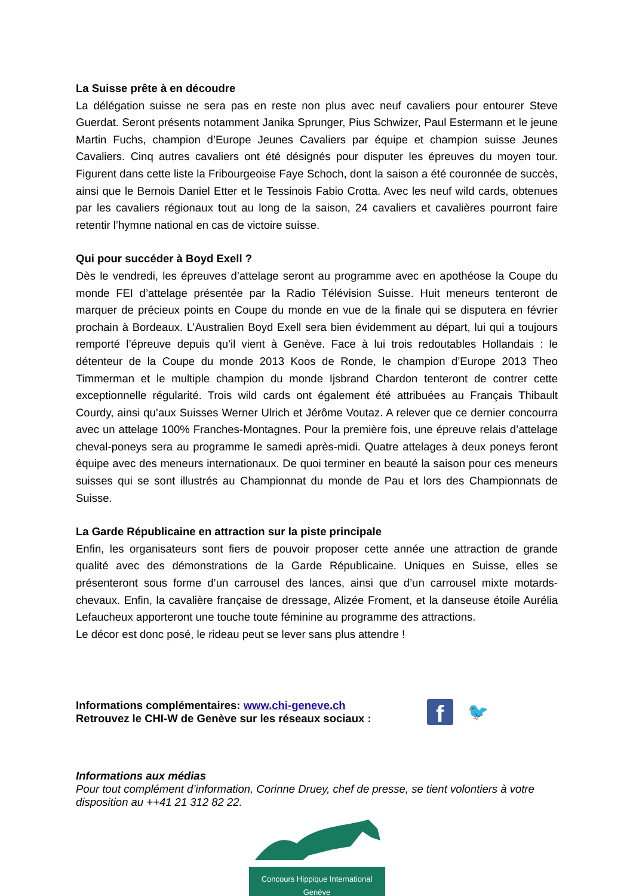La Suisse prête à en découdre
La délégation suisse ne sera pas en reste non plus avec neuf cavaliers pour entourer Steve Guerdat. Seront présents notamment Janika Sprunger, Pius Schwizer, Paul Estermann et le jeune Martin Fuchs, champion d’Europe Jeunes Cavaliers par équipe et champion suisse Jeunes Cavaliers. Cinq autres cavaliers ont été désignés pour disputer les épreuves du moyen tour. Figurent dans cette liste la Fribourgeoise Faye Schoch, dont la saison a été couronnée de succès, ainsi que le Bernois Daniel Etter et le Tessinois Fabio Crotta. Avec les neuf wild cards, obtenues par les cavaliers régionaux tout au long de la saison, 24 cavaliers et cavalières pourront faire retentir l’hymne national en cas de victoire suisse.
Qui pour succéder à Boyd Exell ?
Dès le vendredi, les épreuves d’attelage seront au programme avec en apothéose la Coupe du monde FEI d’attelage présentée par la Radio Télévision Suisse. Huit meneurs tenteront de marquer de précieux points en Coupe du monde en vue de la finale qui se disputera en février prochain à Bordeaux. L’Australien Boyd Exell sera bien évidemment au départ, lui qui a toujours remporté l’épreuve depuis qu’il vient à Genève. Face à lui trois redoutables Hollandais : le détenteur de la Coupe du monde 2013 Koos de Ronde, le champion d’Europe 2013 Theo Timmerman et le multiple champion du monde Ijsbrand Chardon tenteront de contrer cette exceptionnelle régularité. Trois wild cards ont également été attribuées au Français Thibault Courdy, ainsi qu’aux Suisses Werner Ulrich et Jérôme Voutaz. A relever que ce dernier concourra avec un attelage 100% Franches-Montagnes. Pour la première fois, une épreuve relais d’attelage cheval-poneys sera au programme le samedi après-midi. Quatre attelages à deux poneys feront équipe avec des meneurs internationaux. De quoi terminer en beauté la saison pour ces meneurs suisses qui se sont illustrés au Championnat du monde de Pau et lors des Championnats de Suisse.
La Garde Républicaine en attraction sur la piste principale
Enfin, les organisateurs sont fiers de pouvoir proposer cette année une attraction de grande qualité avec des démonstrations de la Garde Républicaine. Uniques en Suisse, elles se présenteront sous forme d’un carrousel des lances, ainsi que d’un carrousel mixte motards-chevaux. Enfin, la cavalière française de dressage, Alizée Froment, et la danseuse étoile Aurélia Lefaucheux apporteront une touche toute féminine au programme des attractions.
Le décor est donc posé, le rideau peut se lever sans plus attendre !
Informations complémentaires: www.chi-geneve.ch
Retrouvez le CHI-W de Genève sur les réseaux sociaux :
f
🐦
Informations aux médias
Pour tout complément d’information, Corinne Druey, chef de presse, se tient volontiers à votre disposition au ++41 21 312 82 22.
Concours Hippique International
Genève